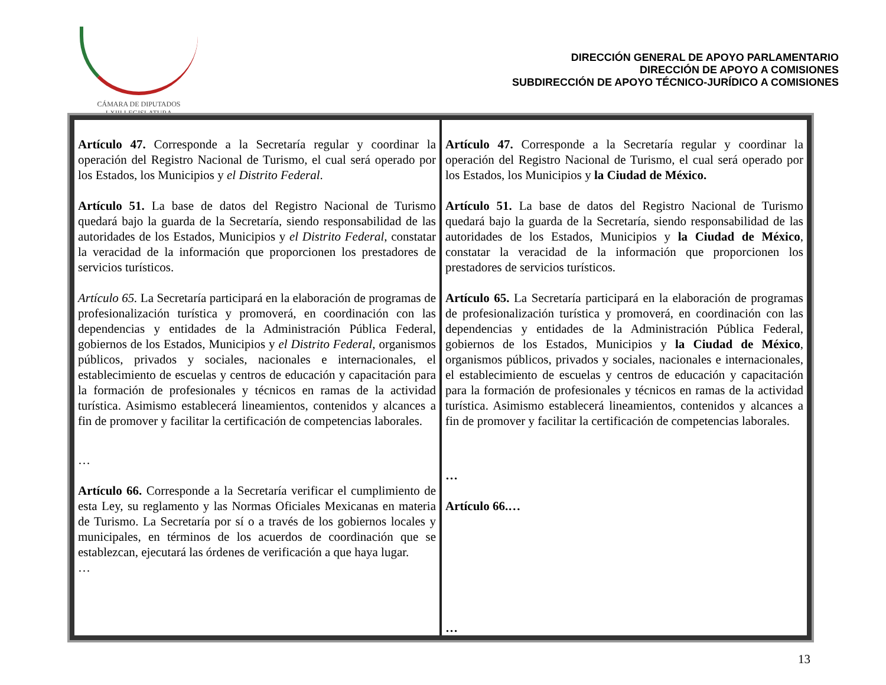CÁMARA DE DIPUTADOS
LXIII LEGISLATURA
DIRECCIÓN GENERAL DE APOYO PARLAMENTARIO
DIRECCIÓN DE APOYO A COMISIONES
SUBDIRECCIÓN DE APOYO TÉCNICO-JURÍDICO A COMISIONES
| Artículo 47. Corresponde a la Secretaría regular y coordinar la operación del Registro Nacional de Turismo, el cual será operado por los Estados, los Municipios y el Distrito Federal . Artículo 51. La base de datos del Registro Nacional de Turismo quedará bajo la guarda de la Secretaría, siendo responsabilidad de las autoridades de los Estados, Municipios y el Distrito Federal , constatar la veracidad de la información que proporcionen los prestadores de servicios turísticos. Artículo 65. La Secretaría participará en la elaboración de programas de profesionalización turística y promoverá, en coordinación con las dependencias y entidades de la Administración Pública Federal, gobiernos de los Estados, Municipios y el Distrito Federal , organismos públicos, privados y sociales, nacionales e internacionales, el establecimiento de escuelas y centros de educación y capacitación para la formación de profesionales y técnicos en ramas de la actividad turística. Asimismo establecerá lineamientos, contenidos y alcances a fin de promover y facilitar la certificación de competencias laborales. … Artículo 66. Corresponde a la Secretaría verificar el cumplimiento de esta Ley, su reglamento y las Normas Oficiales Mexicanas en materia de Turismo. La Secretaría por sí o a través de los gobiernos locales y municipales, en términos de los acuerdos de coordinación que se establezcan, ejecutará las órdenes de verificación a que haya lugar. … | Artículo 47. Corresponde a la Secretaría regular y coordinar la operación del Registro Nacional de Turismo, el cual será operado por los Estados, los Municipios y la Ciudad de México. Artículo 51. La base de datos del Registro Nacional de Turismo quedará bajo la guarda de la Secretaría, siendo responsabilidad de las autoridades de los Estados, Municipios y la Ciudad de México , constatar la veracidad de la información que proporcionen los prestadores de servicios turísticos. Artículo 65. La Secretaría participará en la elaboración de programas de profesionalización turística y promoverá, en coordinación con las dependencias y entidades de la Administración Pública Federal, gobiernos de los Estados, Municipios y la Ciudad de México , organismos públicos, privados y sociales, nacionales e internacionales, el establecimiento de escuelas y centros de educación y capacitación para la formación de profesionales y técnicos en ramas de la actividad turística. Asimismo establecerá lineamientos, contenidos y alcances a fin de promover y facilitar la certificación de competencias laborales. … Artículo 66.… … |
13